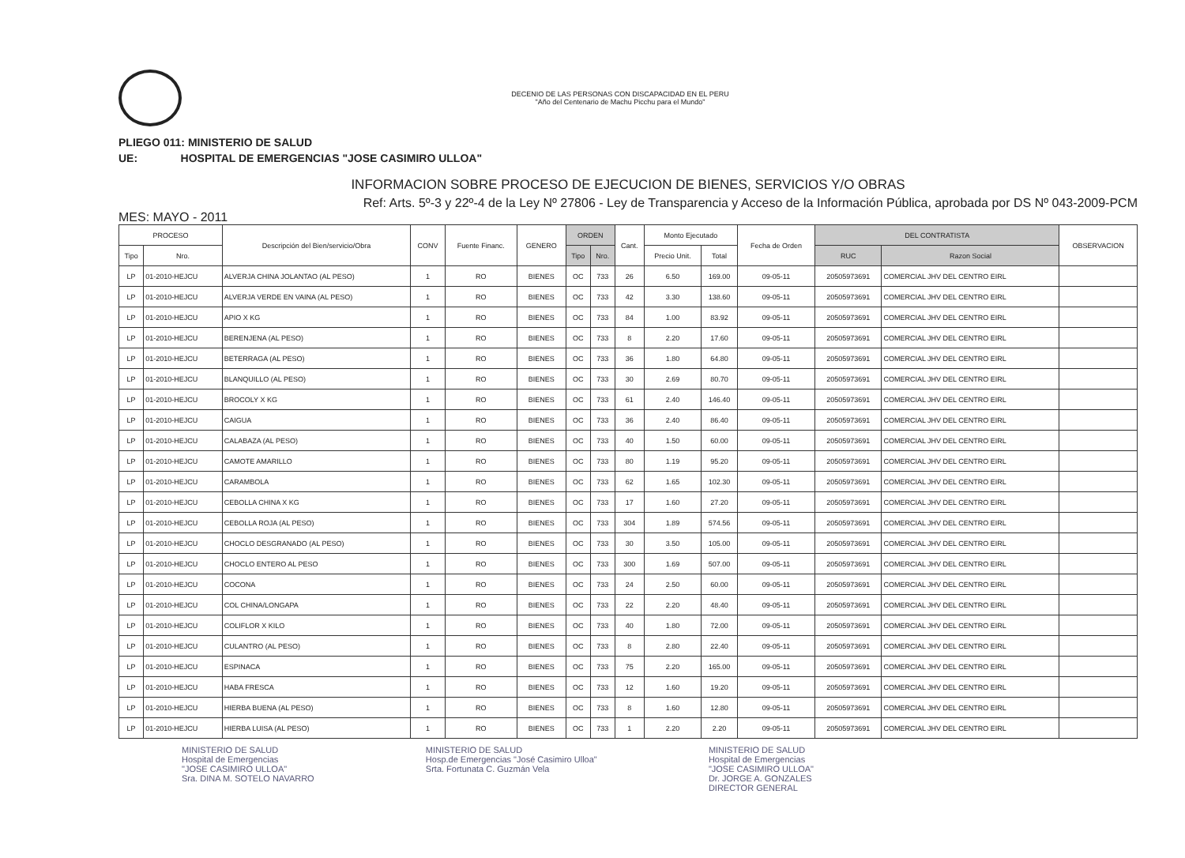DECENIO DE LAS PERSONAS CON DISCAPACIDAD EN EL PERU
"Año del Centenario de Machu Picchu para el Mundo"
PLIEGO 011: MINISTERIO DE SALUD
UE: HOSPITAL DE EMERGENCIAS "JOSE CASIMIRO ULLOA"
INFORMACION SOBRE PROCESO DE EJECUCION DE BIENES, SERVICIOS Y/O OBRAS
Ref: Arts. 5º-3 y 22º-4 de la Ley Nº 27806 - Ley de Transparencia y Acceso de la Información Pública, aprobada por DS Nº 043-2009-PCM
MES: MAYO - 2011
| PROCESO | | Descripción del Bien/servicio/Obra | CONV | Fuente Financ. | GENERO | ORDEN | | Cant. | Monto Ejecutado | | Fecha de Orden | DEL CONTRATISTA | | OBSERVACION |
| --- | --- | --- | --- | --- | --- | --- | --- | --- | --- | --- | --- | --- | --- | --- |
| Tipo | Nro. | | | | | Tipo | Nro. | | Precio Unit. | Total | | RUC | Razon Social | |
| LP | 01-2010-HEJCU | ALVERJA CHINA JOLANTAO (AL PESO) | 1 | RO | BIENES | OC | 733 | 26 | 6.50 | 169.00 | 09-05-11 | 20505973691 | COMERCIAL JHV DEL CENTRO EIRL | |
| LP | 01-2010-HEJCU | ALVERJA VERDE EN VAINA (AL PESO) | 1 | RO | BIENES | OC | 733 | 42 | 3.30 | 138.60 | 09-05-11 | 20505973691 | COMERCIAL JHV DEL CENTRO EIRL | |
| LP | 01-2010-HEJCU | APIO X KG | 1 | RO | BIENES | OC | 733 | 84 | 1.00 | 83.92 | 09-05-11 | 20505973691 | COMERCIAL JHV DEL CENTRO EIRL | |
| LP | 01-2010-HEJCU | BERENJENA (AL PESO) | 1 | RO | BIENES | OC | 733 | 8 | 2.20 | 17.60 | 09-05-11 | 20505973691 | COMERCIAL JHV DEL CENTRO EIRL | |
| LP | 01-2010-HEJCU | BETERRAGA (AL PESO) | 1 | RO | BIENES | OC | 733 | 36 | 1.80 | 64.80 | 09-05-11 | 20505973691 | COMERCIAL JHV DEL CENTRO EIRL | |
| LP | 01-2010-HEJCU | BLANQUILLO (AL PESO) | 1 | RO | BIENES | OC | 733 | 30 | 2.69 | 80.70 | 09-05-11 | 20505973691 | COMERCIAL JHV DEL CENTRO EIRL | |
| LP | 01-2010-HEJCU | BROCOLY X KG | 1 | RO | BIENES | OC | 733 | 61 | 2.40 | 146.40 | 09-05-11 | 20505973691 | COMERCIAL JHV DEL CENTRO EIRL | |
| LP | 01-2010-HEJCU | CAIGUA | 1 | RO | BIENES | OC | 733 | 36 | 2.40 | 86.40 | 09-05-11 | 20505973691 | COMERCIAL JHV DEL CENTRO EIRL | |
| LP | 01-2010-HEJCU | CALABAZA (AL PESO) | 1 | RO | BIENES | OC | 733 | 40 | 1.50 | 60.00 | 09-05-11 | 20505973691 | COMERCIAL JHV DEL CENTRO EIRL | |
| LP | 01-2010-HEJCU | CAMOTE AMARILLO | 1 | RO | BIENES | OC | 733 | 80 | 1.19 | 95.20 | 09-05-11 | 20505973691 | COMERCIAL JHV DEL CENTRO EIRL | |
| LP | 01-2010-HEJCU | CARAMBOLA | 1 | RO | BIENES | OC | 733 | 62 | 1.65 | 102.30 | 09-05-11 | 20505973691 | COMERCIAL JHV DEL CENTRO EIRL | |
| LP | 01-2010-HEJCU | CEBOLLA CHINA X KG | 1 | RO | BIENES | OC | 733 | 17 | 1.60 | 27.20 | 09-05-11 | 20505973691 | COMERCIAL JHV DEL CENTRO EIRL | |
| LP | 01-2010-HEJCU | CEBOLLA ROJA (AL PESO) | 1 | RO | BIENES | OC | 733 | 304 | 1.89 | 574.56 | 09-05-11 | 20505973691 | COMERCIAL JHV DEL CENTRO EIRL | |
| LP | 01-2010-HEJCU | CHOCLO DESGRANADO (AL PESO) | 1 | RO | BIENES | OC | 733 | 30 | 3.50 | 105.00 | 09-05-11 | 20505973691 | COMERCIAL JHV DEL CENTRO EIRL | |
| LP | 01-2010-HEJCU | CHOCLO ENTERO AL PESO | 1 | RO | BIENES | OC | 733 | 300 | 1.69 | 507.00 | 09-05-11 | 20505973691 | COMERCIAL JHV DEL CENTRO EIRL | |
| LP | 01-2010-HEJCU | COCONA | 1 | RO | BIENES | OC | 733 | 24 | 2.50 | 60.00 | 09-05-11 | 20505973691 | COMERCIAL JHV DEL CENTRO EIRL | |
| LP | 01-2010-HEJCU | COL CHINA/LONGAPA | 1 | RO | BIENES | OC | 733 | 22 | 2.20 | 48.40 | 09-05-11 | 20505973691 | COMERCIAL JHV DEL CENTRO EIRL | |
| LP | 01-2010-HEJCU | COLIFLOR X KILO | 1 | RO | BIENES | OC | 733 | 40 | 1.80 | 72.00 | 09-05-11 | 20505973691 | COMERCIAL JHV DEL CENTRO EIRL | |
| LP | 01-2010-HEJCU | CULANTRO (AL PESO) | 1 | RO | BIENES | OC | 733 | 8 | 2.80 | 22.40 | 09-05-11 | 20505973691 | COMERCIAL JHV DEL CENTRO EIRL | |
| LP | 01-2010-HEJCU | ESPINACA | 1 | RO | BIENES | OC | 733 | 75 | 2.20 | 165.00 | 09-05-11 | 20505973691 | COMERCIAL JHV DEL CENTRO EIRL | |
| LP | 01-2010-HEJCU | HABA FRESCA | 1 | RO | BIENES | OC | 733 | 12 | 1.60 | 19.20 | 09-05-11 | 20505973691 | COMERCIAL JHV DEL CENTRO EIRL | |
| LP | 01-2010-HEJCU | HIERBA BUENA (AL PESO) | 1 | RO | BIENES | OC | 733 | 8 | 1.60 | 12.80 | 09-05-11 | 20505973691 | COMERCIAL JHV DEL CENTRO EIRL | |
| LP | 01-2010-HEJCU | HIERBA LUISA (AL PESO) | 1 | RO | BIENES | OC | 733 | 1 | 2.20 | 2.20 | 09-05-11 | 20505973691 | COMERCIAL JHV DEL CENTRO EIRL | |
MINISTERIO DE SALUD
Hospital de Emergencias
"JOSE CASIMIRO ULLOA"
Sra. DINA M. SOTELO NAVARRO
MINISTERIO DE SALUD
Hosp.de Emergencias "José Casimiro Ulloa"
Srta. Fortunata C. Guzmán Vela
MINISTERIO DE SALUD
Hospital de Emergencias
"JOSE CASIMIRO ULLOA"
Dr. JORGE A. GONZALES
DIRECTOR GENERAL